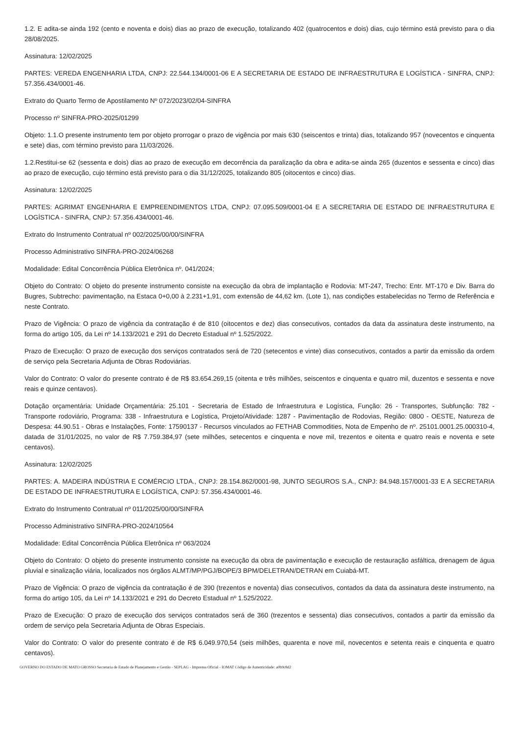1.2. E adita-se ainda 192 (cento e noventa e dois) dias ao prazo de execução, totalizando 402 (quatrocentos e dois) dias, cujo término está previsto para o dia 28/08/2025.
Assinatura: 12/02/2025
PARTES: VEREDA ENGENHARIA LTDA, CNPJ: 22.544.134/0001-06 E A SECRETARIA DE ESTADO DE INFRAESTRUTURA E LOGÍSTICA - SINFRA, CNPJ: 57.356.434/0001-46.
Extrato do Quarto Termo de Apostilamento Nº 072/2023/02/04-SINFRA
Processo nº SINFRA-PRO-2025/01299
Objeto: 1.1.O presente instrumento tem por objeto prorrogar o prazo de vigência por mais 630 (seiscentos e trinta) dias, totalizando 957 (novecentos e cinquenta e sete) dias, com término previsto para 11/03/2026.
1.2.Restitui-se 62 (sessenta e dois) dias ao prazo de execução em decorrência da paralização da obra e adita-se ainda 265 (duzentos e sessenta e cinco) dias ao prazo de execução, cujo término está previsto para o dia 31/12/2025, totalizando 805 (oitocentos e cinco) dias.
Assinatura: 12/02/2025
PARTES: AGRIMAT ENGENHARIA E EMPREENDIMENTOS LTDA, CNPJ: 07.095.509/0001-04 E A SECRETARIA DE ESTADO DE INFRAESTRUTURA E LOGÍSTICA - SINFRA, CNPJ: 57.356.434/0001-46.
Extrato do Instrumento Contratual nº 002/2025/00/00/SINFRA
Processo Administrativo SINFRA-PRO-2024/06268
Modalidade: Edital Concorrência Pública Eletrônica nº. 041/2024;
Objeto do Contrato: O objeto do presente instrumento consiste na execução da obra de implantação e Rodovia: MT-247, Trecho: Entr. MT-170 e Div. Barra do Bugres, Subtrecho: pavimentação, na Estaca 0+0,00 à 2.231+1,91, com extensão de 44,62 km. (Lote 1), nas condições estabelecidas no Termo de Referência e neste Contrato.
Prazo de Vigência: O prazo de vigência da contratação é de 810 (oitocentos e dez) dias consecutivos, contados da data da assinatura deste instrumento, na forma do artigo 105, da Lei nº 14.133/2021 e 291 do Decreto Estadual nº 1.525/2022.
Prazo de Execução: O prazo de execução dos serviços contratados será de 720 (setecentos e vinte) dias consecutivos, contados a partir da emissão da ordem de serviço pela Secretaria Adjunta de Obras Rodoviárias.
Valor do Contrato: O valor do presente contrato é de R$ 83.654.269,15 (oitenta e três milhões, seiscentos e cinquenta e quatro mil, duzentos e sessenta e nove reais e quinze centavos).
Dotação orçamentária: Unidade Orçamentária: 25.101 - Secretaria de Estado de Infraestrutura e Logística, Função: 26 - Transportes, Subfunção: 782 - Transporte rodoviário, Programa: 338 - Infraestrutura e Logística, Projeto/Atividade: 1287 - Pavimentação de Rodovias, Região: 0800 - OESTE, Natureza de Despesa: 44.90.51 - Obras e Instalações, Fonte: 17590137 - Recursos vinculados ao FETHAB Commodities, Nota de Empenho de nº. 25101.0001.25.000310-4, datada de 31/01/2025, no valor de R$ 7.759.384,97 (sete milhões, setecentos e cinquenta e nove mil, trezentos e oitenta e quatro reais e noventa e sete centavos).
Assinatura: 12/02/2025
PARTES: A. MADEIRA INDÚSTRIA E COMÉRCIO LTDA., CNPJ: 28.154.862/0001-98, JUNTO SEGUROS S.A., CNPJ: 84.948.157/0001-33 E A SECRETARIA DE ESTADO DE INFRAESTRUTURA E LOGÍSTICA, CNPJ: 57.356.434/0001-46.
Extrato do Instrumento Contratual nº 011/2025/00/00/SINFRA
Processo Administrativo SINFRA-PRO-2024/10564
Modalidade: Edital Concorrência Pública Eletrônica nº 063/2024
Objeto do Contrato: O objeto do presente instrumento consiste na execução da obra de pavimentação e execução de restauração asfáltica, drenagem de água pluvial e sinalização viária, localizados nos órgãos ALMT/MP/PGJ/BOPE/3 BPM/DELETRAN/DETRAN em Cuiabá-MT.
Prazo de Vigência: O prazo de vigência da contratação é de 390 (trezentos e noventa) dias consecutivos, contados da data da assinatura deste instrumento, na forma do artigo 105, da Lei nº 14.133/2021 e 291 do Decreto Estadual nº 1.525/2022.
Prazo de Execução: O prazo de execução dos serviços contratados será de 360 (trezentos e sessenta) dias consecutivos, contados a partir da emissão da ordem de serviço pela Secretaria Adjunta de Obras Especiais.
Valor do Contrato: O valor do presente contrato é de R$ 6.049.970,54 (seis milhões, quarenta e nove mil, novecentos e setenta reais e cinquenta e quatro centavos).
GOVERNO DO ESTADO DE MATO GROSSO Secretaria de Estado de Planejamento e Gestão - SEPLAG - Imprensa Oficial - IOMAT Código de Autenticidade: a0b9c8d2